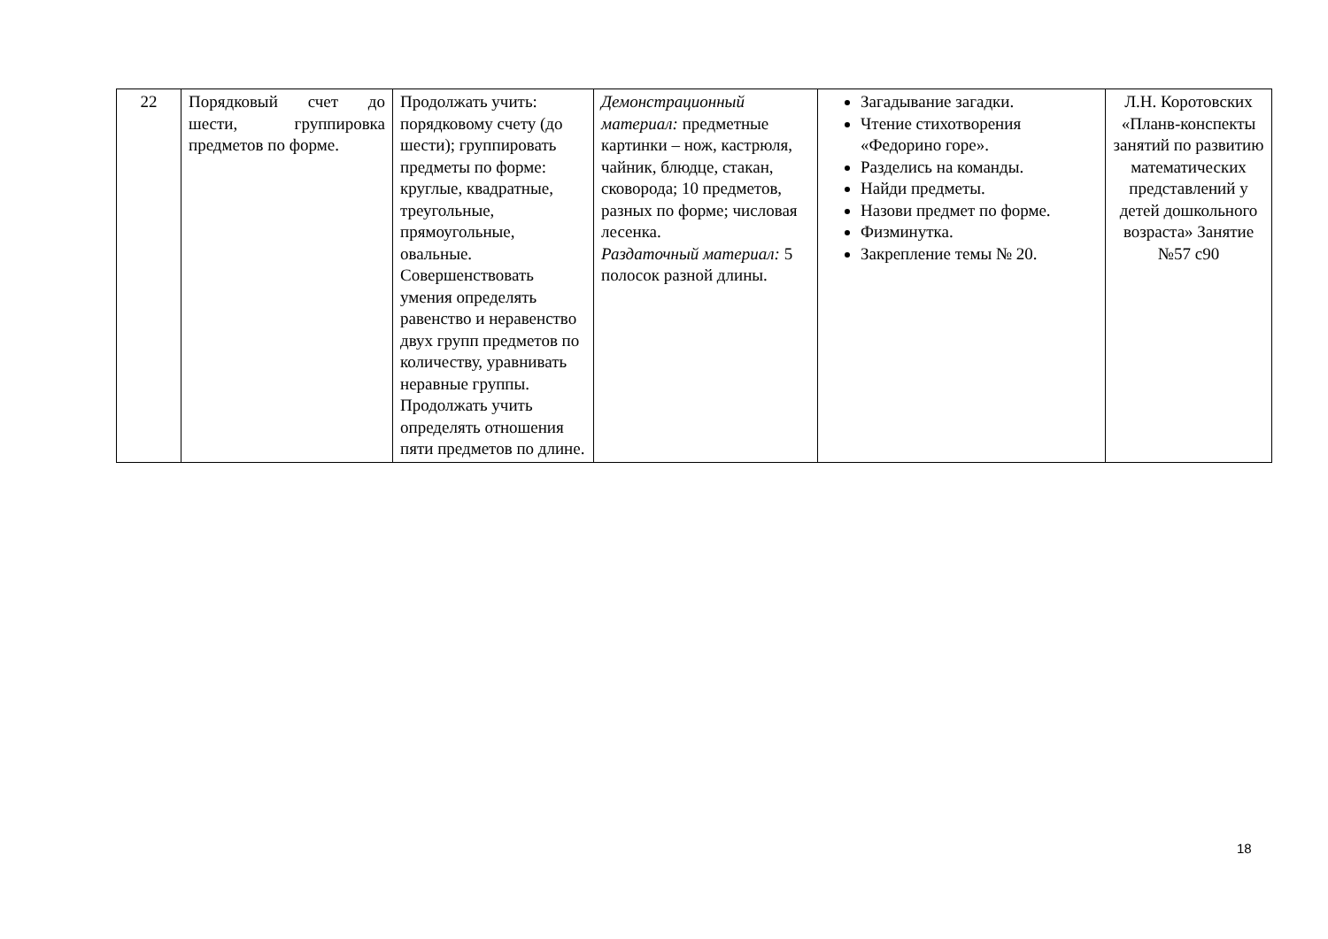| 22 | Порядковый счет до шести, группировка предметов по форме. | Продолжать учить: порядковому счету (до шести); группировать предметы по форме: круглые, квадратные, треугольные, прямоугольные, овальные. Совершенствовать умения определять равенство и неравенство двух групп предметов по количеству, уравнивать неравные группы. Продолжать учить определять отношения пяти предметов по длине. | Демонстрационный материал: предметные картинки – нож, кастрюля, чайник, блюдце, стакан, сковорода; 10 предметов, разных по форме; числовая лесенка. Раздаточный материал: 5 полосок разной длины. | Загадывание загадки. Чтение стихотворения «Федорино горе». Разделись на команды. Найди предметы. Назови предмет по форме. Физминутка. Закрепление темы № 20. | Л.Н. Коротовских «Планв-конспекты занятий по развитию математических представлений у детей дошкольного возраста» Занятие №57 с90 |
18